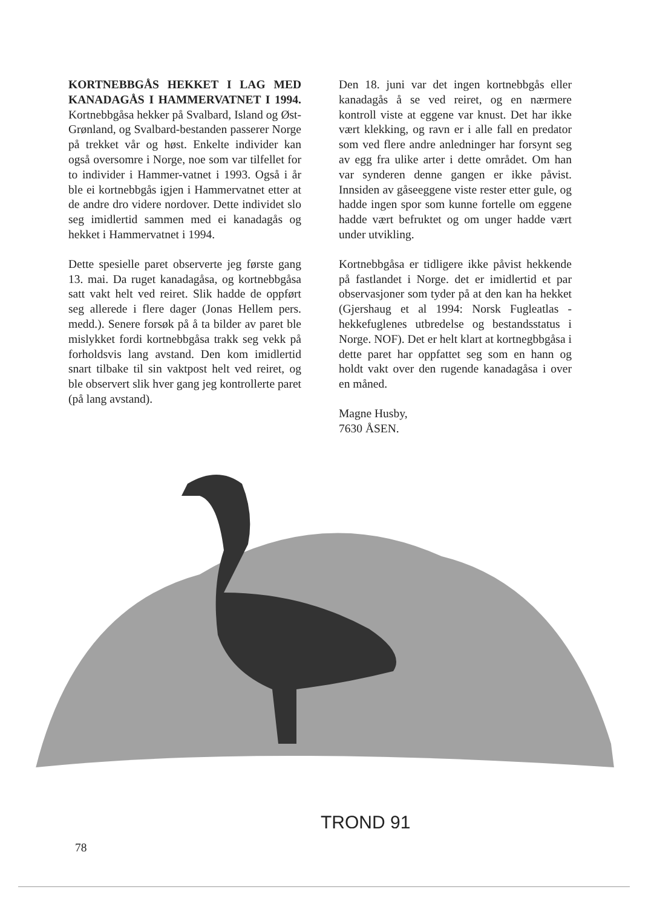KORTNEBBGÅS HEKKET I LAG MED KANADAGÅS I HAMMERVATNET I 1994. Kortnebbgåsa hekker på Svalbard, Island og Øst-Grønland, og Svalbard-bestanden passerer Norge på trekket vår og høst. Enkelte individer kan også oversomre i Norge, noe som var tilfellet for to individer i Hammer-vatnet i 1993. Også i år ble ei kortnebbgås igjen i Hammervatnet etter at de andre dro videre nordover. Dette individet slo seg imidlertid sammen med ei kanadagås og hekket i Hammervatnet i 1994.
Dette spesielle paret observerte jeg første gang 13. mai. Da ruget kanadagåsa, og kortnebbgåsa satt vakt helt ved reiret. Slik hadde de oppført seg allerede i flere dager (Jonas Hellem pers. medd.). Senere forsøk på å ta bilder av paret ble mislykket fordi kortnebbgåsa trakk seg vekk på forholdsvis lang avstand. Den kom imidlertid snart tilbake til sin vaktpost helt ved reiret, og ble observert slik hver gang jeg kontrollerte paret (på lang avstand).
Den 18. juni var det ingen kortnebbgås eller kanadagås å se ved reiret, og en nærmere kontroll viste at eggene var knust. Det har ikke vært klekking, og ravn er i alle fall en predator som ved flere andre anledninger har forsynt seg av egg fra ulike arter i dette området. Om han var synderen denne gangen er ikke påvist. Innsiden av gåseeggene viste rester etter gule, og hadde ingen spor som kunne fortelle om eggene hadde vært befruktet og om unger hadde vært under utvikling.
Kortnebbgåsa er tidligere ikke påvist hekkende på fastlandet i Norge. det er imidlertid et par observasjoner som tyder på at den kan ha hekket (Gjershaug et al 1994: Norsk Fugleatlas - hekkefuglenes utbredelse og bestandsstatus i Norge. NOF). Det er helt klart at kortnegbbgåsa i dette paret har oppfattet seg som en hann og holdt vakt over den rugende kanadagåsa i over en måned.
Magne Husby,
7630 ÅSEN.
TROND 91
78